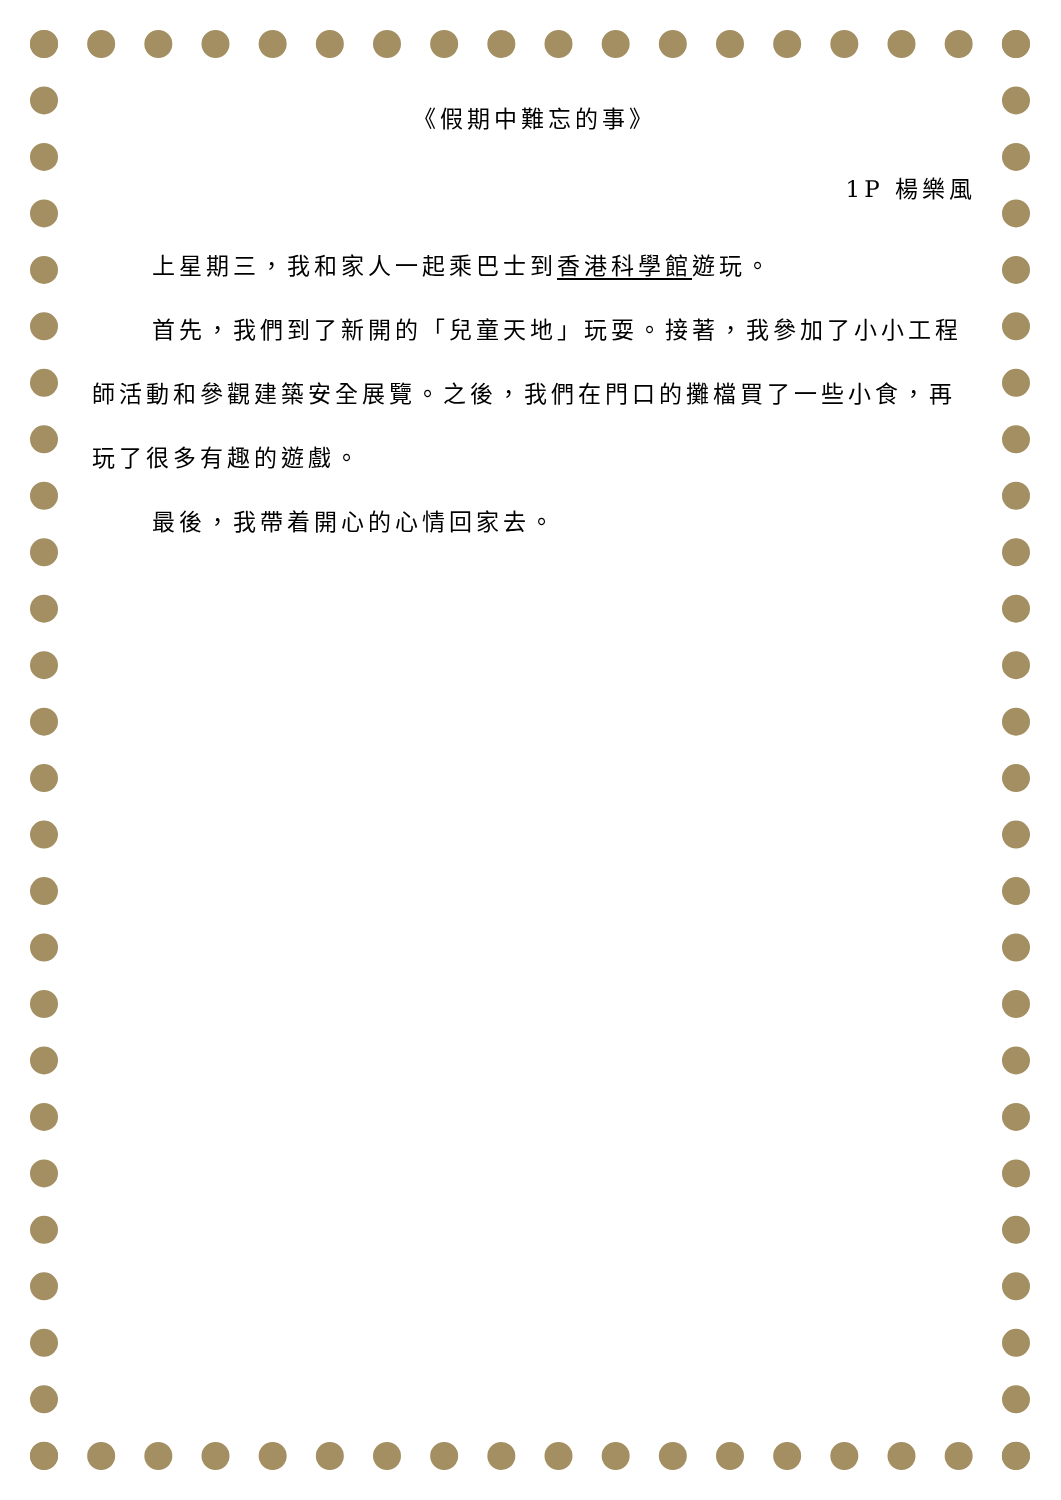《假期中難忘的事》
1P 楊樂風
上星期三，我和家人一起乘巴士到香港科學館遊玩。
首先，我們到了新開的「兒童天地」玩耍。接著，我參加了小小工程師活動和參觀建築安全展覽。之後，我們在門口的攤檔買了一些小食，再玩了很多有趣的遊戲。
最後，我帶着開心的心情回家去。